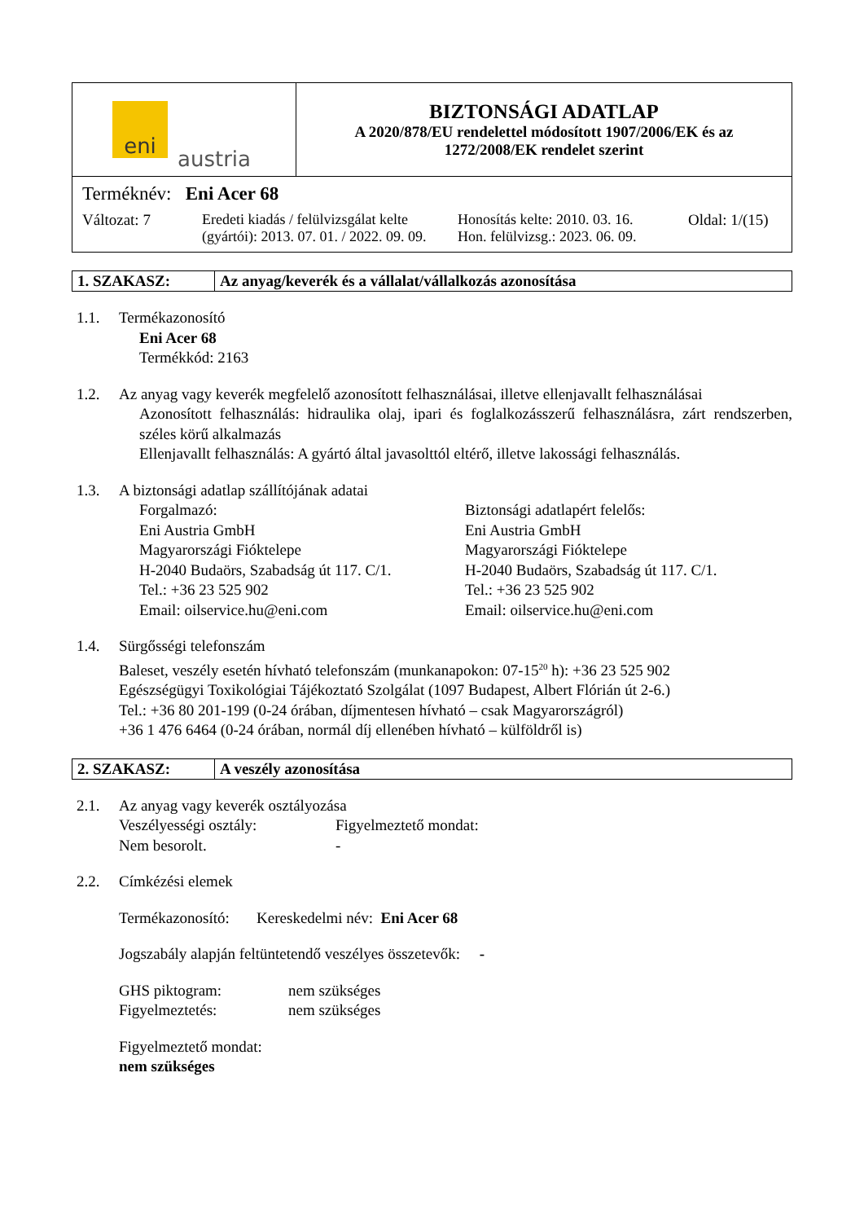| eni austria | BIZTONSÁGI ADATLAP A 2020/878/EU rendelettel módosított 1907/2006/EK és az 1272/2008/EK rendelet szerint |
| Terméknév: Eni Acer 68 Változat: 7 Eredeti kiadás / felülvizsgálat kelte (gyártói): 2013. 07. 01. / 2022. 09. 09. Honosítás kelte: 2010. 03. 16. Hon. felülvizsg.: 2023. 06. 09. Oldal: 1/(15) | |
| 1. SZAKASZ: | Az anyag/keverék és a vállalat/vállalkozás azonosítása |
1.1. Termékazonosító
Eni Acer 68
Termékkód: 2163
1.2. Az anyag vagy keverék megfelelő azonosított felhasználásai, illetve ellenjavallt felhasználásai
Azonosított felhasználás: hidraulika olaj, ipari és foglalkozásszerű felhasználásra, zárt rendszerben, széles körű alkalmazás
Ellenjavallt felhasználás: A gyártó által javasolttól eltérő, illetve lakossági felhasználás.
1.3. A biztonsági adatlap szállítójának adatai
Forgalmazó:
Eni Austria GmbH
Magyarországi Fióktelepe
H-2040 Budaörs, Szabadság út 117. C/1.
Tel.: +36 23 525 902
Email: oilservice.hu@eni.com
Biztonsági adatlapért felelős:
Eni Austria GmbH
Magyarországi Fióktelepe
H-2040 Budaörs, Szabadság út 117. C/1.
Tel.: +36 23 525 902
Email: oilservice.hu@eni.com
1.4. Sürgősségi telefonszám
Baleset, veszély esetén hívható telefonszám (munkanapokon: 07-15<sup>20</sup> h): +36 23 525 902
Egészségügyi Toxikológiai Tájékoztató Szolgálat (1097 Budapest, Albert Flórián út 2-6.)
Tel.: +36 80 201-199 (0-24 órában, díjmentesen hívható – csak Magyarországról)
+36 1 476 6464 (0-24 órában, normál díj ellenében hívható – külföldről is)
| 2. SZAKASZ: | A veszély azonosítása |
2.1. Az anyag vagy keverék osztályozása
Veszélyességi osztály:
Nem besorolt.
Figyelmeztető mondat:
-
2.2. Címkézési elemek
Termékazonosító: Kereskedelmi név: Eni Acer 68
Jogszabály alapján feltüntetendő veszélyes összetevők: -
GHS piktogram:
Figyelmeztetés:
nem szükséges
nem szükséges
Figyelmeztető mondat:
nem szükséges